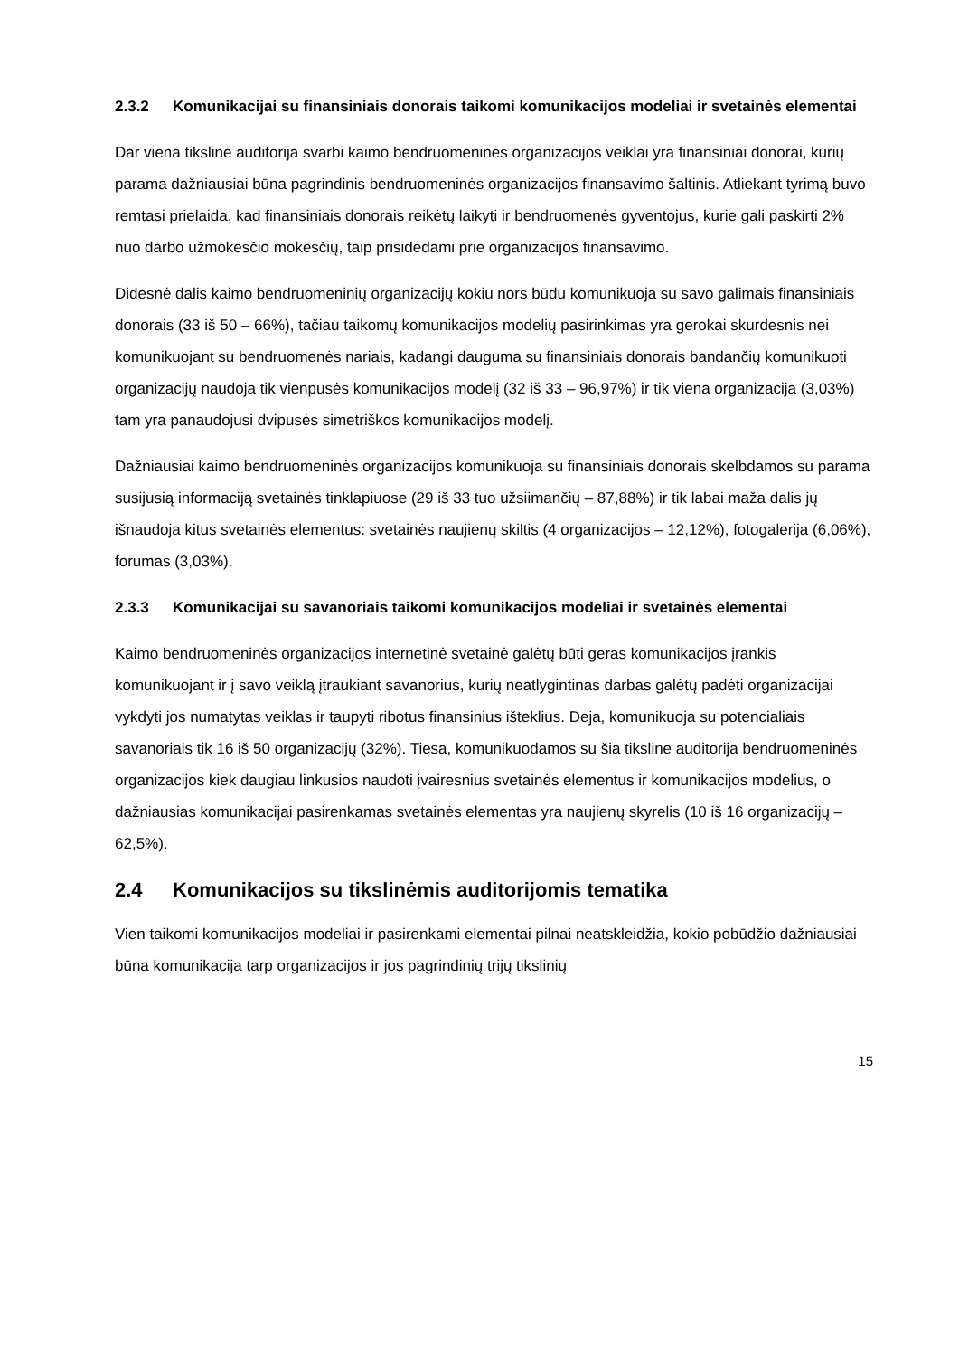2.3.2 Komunikacijai su finansiniais donorais taikomi komunikacijos modeliai ir svetainės elementai
Dar viena tikslinė auditorija svarbi kaimo bendruomeninės organizacijos veiklai yra finansiniai donorai, kurių parama dažniausiai būna pagrindinis bendruomeninės organizacijos finansavimo šaltinis. Atliekant tyrimą buvo remtasi prielaida, kad finansiniais donorais reikėtų laikyti ir bendruomenės gyventojus, kurie gali paskirti 2% nuo darbo užmokesčio mokesčių, taip prisidėdami prie organizacijos finansavimo.
Didesnė dalis kaimo bendruomeninių organizacijų kokiu nors būdu komunikuoja su savo galimais finansiniais donorais (33 iš 50 – 66%), tačiau taikomų komunikacijos modelių pasirinkimas yra gerokai skurdesnis nei komunikuojant su bendruomenės nariais, kadangi dauguma su finansiniais donorais bandančių komunikuoti organizacijų naudoja tik vienpusės komunikacijos modelį (32 iš 33 – 96,97%) ir tik viena organizacija (3,03%) tam yra panaudojusi dvipusės simetriškos komunikacijos modelį.
Dažniausiai kaimo bendruomeninės organizacijos komunikuoja su finansiniais donorais skelbdamos su parama susijusią informaciją svetainės tinklapiuose (29 iš 33 tuo užsiimančių – 87,88%) ir tik labai maža dalis jų išnaudoja kitus svetainės elementus: svetainės naujienų skiltis (4 organizacijos – 12,12%), fotogalerija (6,06%), forumas (3,03%).
2.3.3 Komunikacijai su savanoriais taikomi komunikacijos modeliai ir svetainės elementai
Kaimo bendruomeninės organizacijos internetinė svetainė galėtų būti geras komunikacijos įrankis komunikuojant ir į savo veiklą įtraukiant savanorius, kurių neatlygintinas darbas galėtų padėti organizacijai vykdyti jos numatytas veiklas ir taupyti ribotus finansinius išteklius. Deja, komunikuoja su potencialiais savanoriais tik 16 iš 50 organizacijų (32%). Tiesa, komunikuodamos su šia tiksline auditorija bendruomeninės organizacijos kiek daugiau linkusios naudoti įvairesnius svetainės elementus ir komunikacijos modelius, o dažniausias komunikacijai pasirenkamas svetainės elementas yra naujienų skyrelis (10 iš 16 organizacijų – 62,5%).
2.4 Komunikacijos su tikslinėmis auditorijomis tematika
Vien taikomi komunikacijos modeliai ir pasirenkami elementai pilnai neatskleidžia, kokio pobūdžio dažniausiai būna komunikacija tarp organizacijos ir jos pagrindinių trijų tikslinių
15